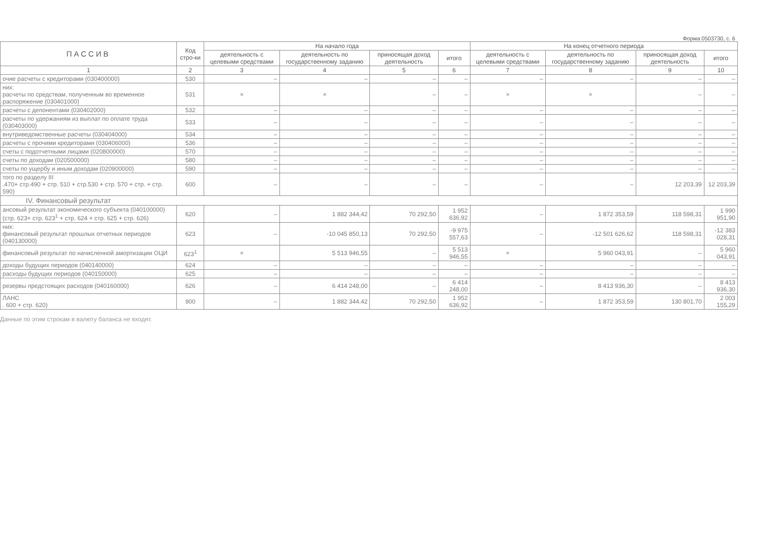Форма 0503730, с. 6
| ПАССИВ | Код стро-ки | На начало года | | | | На конец отчетного периода | | | |
| --- | --- | --- | --- | --- | --- | --- | --- | --- | --- |
| | | деятельность с целевыми средствами | деятельность по государственному заданию | приносящая доход деятельность | итого | деятельность с целевыми средствами | деятельность по государственному заданию | приносящая доход деятельность | итого |
| 1 | 2 | 3 | 4 | 5 | 6 | 7 | 8 | 9 | 10 |
| очие расчеты с кредиторами (030400000) | 530 | – | – | – | – | – | – | – | – |
| них: расчеты по средствам, полученным во временное распоряжение (030401000) | 531 | × | × | – | – | × | × | – | – |
| расчеты с депонентами (030402000) | 532 | – | – | – | – | – | – | – | – |
| расчеты по удержаниям из выплат по оплате труда (030403000) | 533 | – | – | – | – | – | – | – | – |
| внутриведомственные расчеты (030404000) | 534 | – | – | – | – | – | – | – | – |
| расчеты с прочими кредиторами (030406000) | 536 | – | – | – | – | – | – | – | – |
| счеты с подотчетными лицами (020800000) | 570 | – | – | – | – | – | – | – | – |
| счеты по доходам (020500000) | 580 | – | – | – | – | – | – | – | – |
| счеты по ущербу и иным доходам (020900000) | 590 | – | – | – | – | – | – | – | – |
| того по разделу III .470+ стр.490 + стр. 510 + стр.530 + стр. 570 + стр. + стр. 590) | 600 | – | – | – | – | – | – | 12 203,39 | 12 203,39 |
| IV. Финансовый результат | | | | | | | | | |
| ансовый результат экономического субъекта (040100000) (стр. 623+ стр. 623<sup>1</sup> + стр. 624 + стр. 625 + стр. 626) | 620 | – | 1 882 344,42 | 70 292,50 | 1 952 636,92 | – | 1 872 353,59 | 118 598,31 | 1 990 951,90 |
| них: финансовый результат прошлых отчетных периодов (040130000) | 623 | – | -10 045 850,13 | 70 292,50 | -9 975 557,63 | – | -12 501 626,62 | 118 598,31 | -12 383 028,31 |
| финансовый результат по начисленной амортизации ОЦИ | 623<sup>1</sup> | × | 5 513 946,55 | – | 5 513 946,55 | × | 5 960 043,91 | – | 5 960 043,91 |
| доходы будущих периодов (040140000) | 624 | – | – | – | – | – | – | – | – |
| расходы будущих периодов (040150000) | 625 | – | – | – | – | – | – | – | – |
| резервы предстоящих расходов (040160000) | 626 | – | 6 414 248,00 | – | 6 414 248,00 | – | 8 413 936,30 | – | 8 413 936,30 |
| ЛАНС . 600 + стр. 620) | 900 | – | 1 882 344,42 | 70 292,50 | 1 952 636,92 | – | 1 872 353,59 | 130 801,70 | 2 003 155,29 |
Данные по этим строкам в валюту баланса не входят.